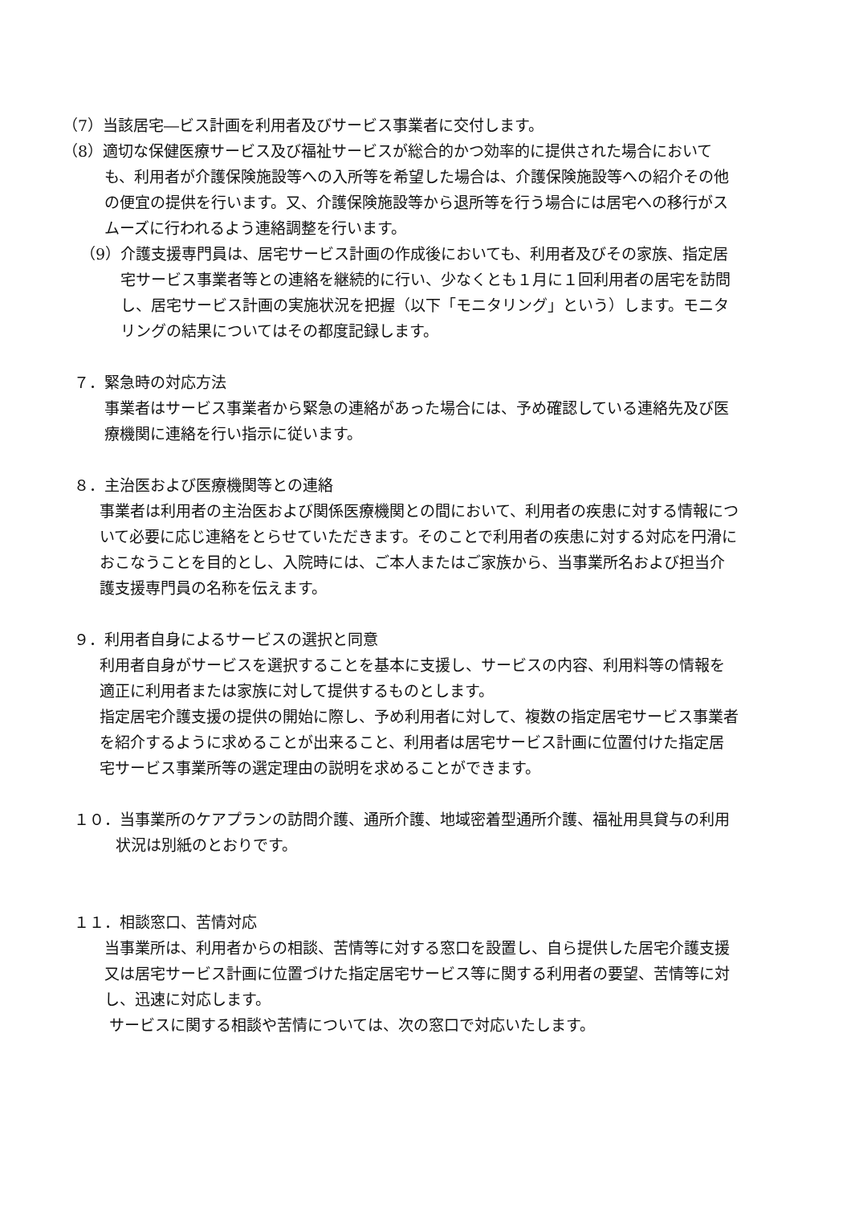（7）当該居宅―ビス計画を利用者及びサービス事業者に交付します。
（8）適切な保健医療サービス及び福祉サービスが総合的かつ効率的に提供された場合においても、利用者が介護保険施設等への入所等を希望した場合は、介護保険施設等への紹介その他の便宜の提供を行います。又、介護保険施設等から退所等を行う場合には居宅への移行がスムーズに行われるよう連絡調整を行います。
（9）介護支援専門員は、居宅サービス計画の作成後においても、利用者及びその家族、指定居宅サービス事業者等との連絡を継続的に行い、少なくとも１月に１回利用者の居宅を訪問し、居宅サービス計画の実施状況を把握（以下「モニタリング」という）します。モニタリングの結果についてはその都度記録します。
７．緊急時の対応方法
事業者はサービス事業者から緊急の連絡があった場合には、予め確認している連絡先及び医療機関に連絡を行い指示に従います。
８．主治医および医療機関等との連絡
事業者は利用者の主治医および関係医療機関との間において、利用者の疾患に対する情報について必要に応じ連絡をとらせていただきます。そのことで利用者の疾患に対する対応を円滑におこなうことを目的とし、入院時には、ご本人またはご家族から、当事業所名および担当介護支援専門員の名称を伝えます。
９．利用者自身によるサービスの選択と同意
利用者自身がサービスを選択することを基本に支援し、サービスの内容、利用料等の情報を適正に利用者または家族に対して提供するものとします。
指定居宅介護支援の提供の開始に際し、予め利用者に対して、複数の指定居宅サービス事業者を紹介するように求めることが出来ること、利用者は居宅サービス計画に位置付けた指定居宅サービス事業所等の選定理由の説明を求めることができます。
１０．当事業所のケアプランの訪問介護、通所介護、地域密着型通所介護、福祉用具貸与の利用状況は別紙のとおりです。
１１．相談窓口、苦情対応
当事業所は、利用者からの相談、苦情等に対する窓口を設置し、自ら提供した居宅介護支援又は居宅サービス計画に位置づけた指定居宅サービス等に関する利用者の要望、苦情等に対し、迅速に対応します。
サービスに関する相談や苦情については、次の窓口で対応いたします。